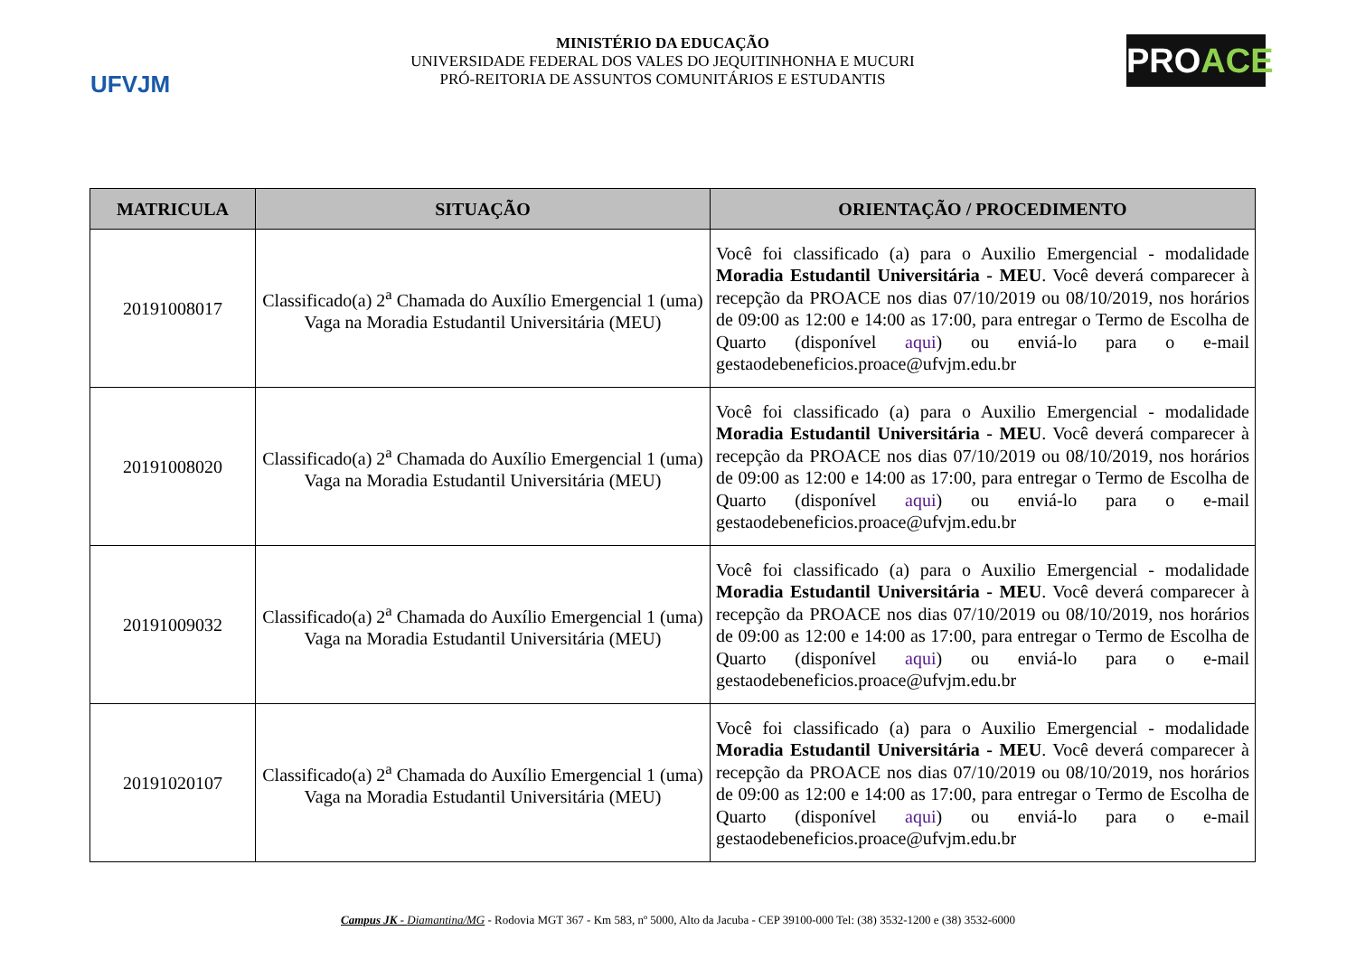UFVJM
MINISTÉRIO DA EDUCAÇÃO
UNIVERSIDADE FEDERAL DOS VALES DO JEQUITINHONHA E MUCURI
PRÓ-REITORIA DE ASSUNTOS COMUNITÁRIOS E ESTUDANTIS
PROACE
| MATRICULA | SITUAÇÃO | ORIENTAÇÃO / PROCEDIMENTO |
| --- | --- | --- |
| 20191008017 | Classificado(a) 2<sup>a</sup> Chamada do Auxílio Emergencial 1 (uma) Vaga na Moradia Estudantil Universitária (MEU) | Você foi classificado (a) para o Auxilio Emergencial - modalidade Moradia Estudantil Universitária - MEU . Você deverá comparecer à recepção da PROACE nos dias 07/10/2019 ou 08/10/2019, nos horários de 09:00 as 12:00 e 14:00 as 17:00, para entregar o Termo de Escolha de Quarto (disponível aqui ) ou enviá-lo para o e-mail gestaodebeneficios.proace@ufvjm.edu.br |
| 20191008020 | Classificado(a) 2<sup>a</sup> Chamada do Auxílio Emergencial 1 (uma) Vaga na Moradia Estudantil Universitária (MEU) | Você foi classificado (a) para o Auxilio Emergencial - modalidade Moradia Estudantil Universitária - MEU . Você deverá comparecer à recepção da PROACE nos dias 07/10/2019 ou 08/10/2019, nos horários de 09:00 as 12:00 e 14:00 as 17:00, para entregar o Termo de Escolha de Quarto (disponível aqui ) ou enviá-lo para o e-mail gestaodebeneficios.proace@ufvjm.edu.br |
| 20191009032 | Classificado(a) 2<sup>a</sup> Chamada do Auxílio Emergencial 1 (uma) Vaga na Moradia Estudantil Universitária (MEU) | Você foi classificado (a) para o Auxilio Emergencial - modalidade Moradia Estudantil Universitária - MEU . Você deverá comparecer à recepção da PROACE nos dias 07/10/2019 ou 08/10/2019, nos horários de 09:00 as 12:00 e 14:00 as 17:00, para entregar o Termo de Escolha de Quarto (disponível aqui ) ou enviá-lo para o e-mail gestaodebeneficios.proace@ufvjm.edu.br |
| 20191020107 | Classificado(a) 2<sup>a</sup> Chamada do Auxílio Emergencial 1 (uma) Vaga na Moradia Estudantil Universitária (MEU) | Você foi classificado (a) para o Auxilio Emergencial - modalidade Moradia Estudantil Universitária - MEU . Você deverá comparecer à recepção da PROACE nos dias 07/10/2019 ou 08/10/2019, nos horários de 09:00 as 12:00 e 14:00 as 17:00, para entregar o Termo de Escolha de Quarto (disponível aqui ) ou enviá-lo para o e-mail gestaodebeneficios.proace@ufvjm.edu.br |
Campus JK - Diamantina/MG - Rodovia MGT 367 - Km 583, nº 5000, Alto da Jacuba - CEP 39100-000 Tel: (38) 3532-1200 e (38) 3532-6000